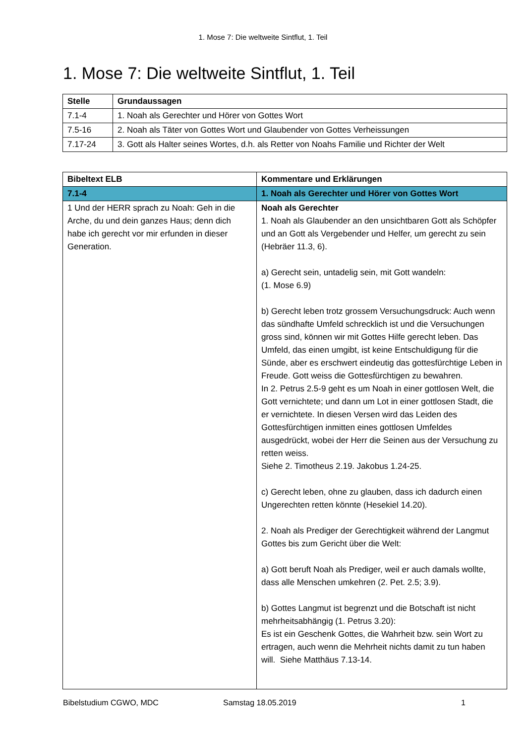1. Mose 7: Die weltweite Sintflut, 1. Teil
1. Mose 7: Die weltweite Sintflut, 1. Teil
| Stelle | Grundaussagen |
| --- | --- |
| 7.1-4 | 1. Noah als Gerechter und Hörer von Gottes Wort |
| 7.5-16 | 2. Noah als Täter von Gottes Wort und Glaubender von Gottes Verheissungen |
| 7.17-24 | 3. Gott als Halter seines Wortes, d.h. als Retter von Noahs Familie und Richter der Welt |
| Bibeltext ELB | Kommentare und Erklärungen |
| --- | --- |
| 7.1-4 | 1. Noah als Gerechter und Hörer von Gottes Wort |
| 1 Und der HERR sprach zu Noah: Geh in die Arche, du und dein ganzes Haus; denn dich habe ich gerecht vor mir erfunden in dieser Generation. | Noah als Gerechter 1. Noah als Glaubender an den unsichtbaren Gott als Schöpfer und an Gott als Vergebender und Helfer, um gerecht zu sein (Hebräer 11.3, 6). a) Gerecht sein, untadelig sein, mit Gott wandeln: (1. Mose 6.9) b) Gerecht leben trotz grossem Versuchungsdruck: Auch wenn das sündhafte Umfeld schrecklich ist und die Versuchungen gross sind, können wir mit Gottes Hilfe gerecht leben. Das Umfeld, das einen umgibt, ist keine Entschuldigung für die Sünde, aber es erschwert eindeutig das gottesfürchtige Leben in Freude. Gott weiss die Gottesfürchtigen zu bewahren. In 2. Petrus 2.5-9 geht es um Noah in einer gottlosen Welt, die Gott vernichtete; und dann um Lot in einer gottlosen Stadt, die er vernichtete. In diesen Versen wird das Leiden des Gottesfürchtigen inmitten eines gottlosen Umfeldes ausgedrückt, wobei der Herr die Seinen aus der Versuchung zu retten weiss. Siehe 2. Timotheus 2.19. Jakobus 1.24-25. c) Gerecht leben, ohne zu glauben, dass ich dadurch einen Ungerechten retten könnte (Hesekiel 14.20). 2. Noah als Prediger der Gerechtigkeit während der Langmut Gottes bis zum Gericht über die Welt: a) Gott beruft Noah als Prediger, weil er auch damals wollte, dass alle Menschen umkehren (2. Pet. 2.5; 3.9). b) Gottes Langmut ist begrenzt und die Botschaft ist nicht mehrheitsabhängig (1. Petrus 3.20): Es ist ein Geschenk Gottes, die Wahrheit bzw. sein Wort zu ertragen, auch wenn die Mehrheit nichts damit zu tun haben will. Siehe Matthäus 7.13-14. |
Bibelstudium CGWO, MDC Samstag 18.05.2019 1